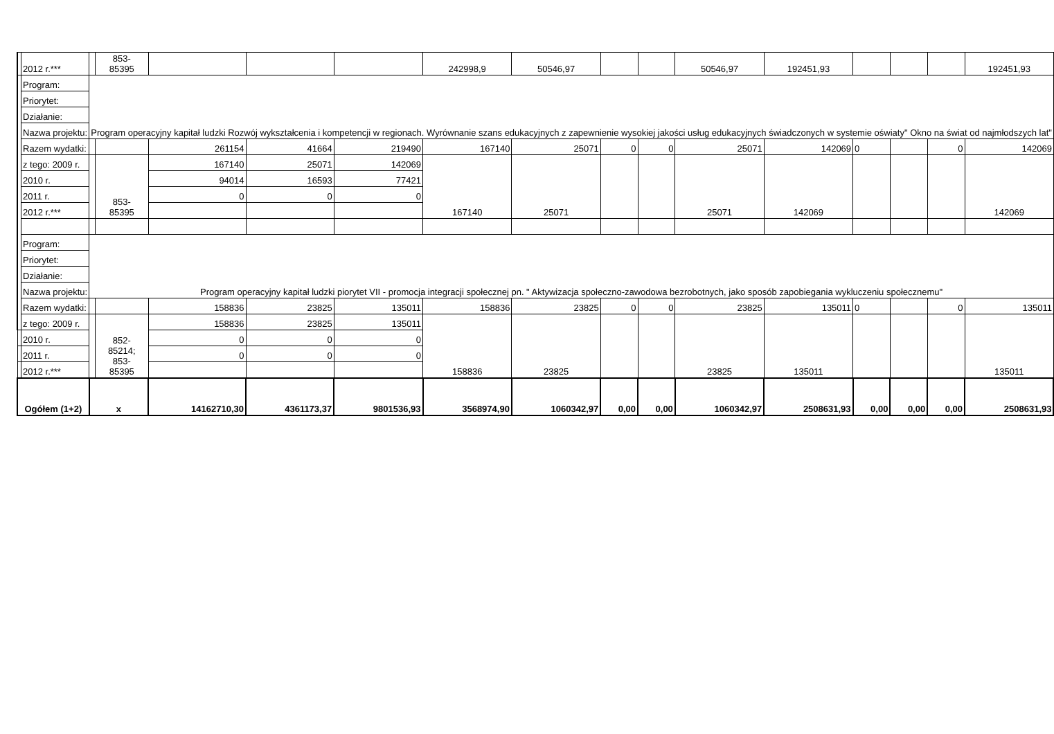| | 2012 r.*** | | 853- 85395 | | | | 242998,9 | 50546,97 | | | 50546,97 | 192451,93 | | | | 192451,93 |
| | Program: | Program operacyjny kapitał ludzki Rozwój wykształcenia i kompetencji w regionach. Wyrównanie szans edukacyjnych z zapewnienie wysokiej jakości usług edukacyjnych świadczonych w systemie oświaty" Okno na świat od najmłodszych lat" | | | | | | | | | | | | | | |
| | Priorytet: | | | | | | | | | | | | | | | |
| | Działanie: | | | | | | | | | | | | | | | |
| | Nazwa projektu: | | | | | | | | | | | | | | | |
| | Razem wydatki: | | | 261154 | 41664 | 219490 | 167140 | 25071 | 0 | 0 | 25071 | 142069 | 0 | | 0 | 142069 |
| | z tego: 2009 r. | | 853- 85395 | 167140 | 25071 | 142069 | 167140 | 25071 | | | 25071 | 142069 | | | | 142069 |
| | 2010 r. | | | 94014 | 16593 | 77421 | | | | | | | | | | |
| | 2011 r. | | | 0 | 0 | 0 | | | | | | | | | | |
| | 2012 r.*** | | | | | | | | | | | | | | | |
| | Program: | Program operacyjny kapitał ludzki piorytet VII - promocja integracji społecznej pn. " Aktywizacja społeczno-zawodowa bezrobotnych, jako sposób zapobiegania wykluczeniu społecznemu" | | | | | | | | | | | | | | |
| | Priorytet: | | | | | | | | | | | | | | | |
| | Działanie: | | | | | | | | | | | | | | | |
| | Nazwa projektu: | | | | | | | | | | | | | | | |
| | Razem wydatki: | | | 158836 | 23825 | 135011 | 158836 | 23825 | 0 | 0 | 23825 | 135011 | 0 | | 0 | 135011 |
| | z tego: 2009 r. | | 852- 85214; 853- 85395 | 158836 | 23825 | 135011 | 158836 | 23825 | | | 23825 | 135011 | | | | 135011 |
| | 2010 r. | | | 0 | 0 | 0 | | | | | | | | | | |
| | 2011 r. | | | 0 | 0 | 0 | | | | | | | | | | |
| | 2012 r.*** | | | | | | | | | | | | | | | |
| Ogółem (1+2) | | x | | 14162710,30 | 4361173,37 | 9801536,93 | 3568974,90 | 1060342,97 | 0,00 | 0,00 | 1060342,97 | 2508631,93 | 0,00 | 0,00 | 0,00 | 2508631,93 |